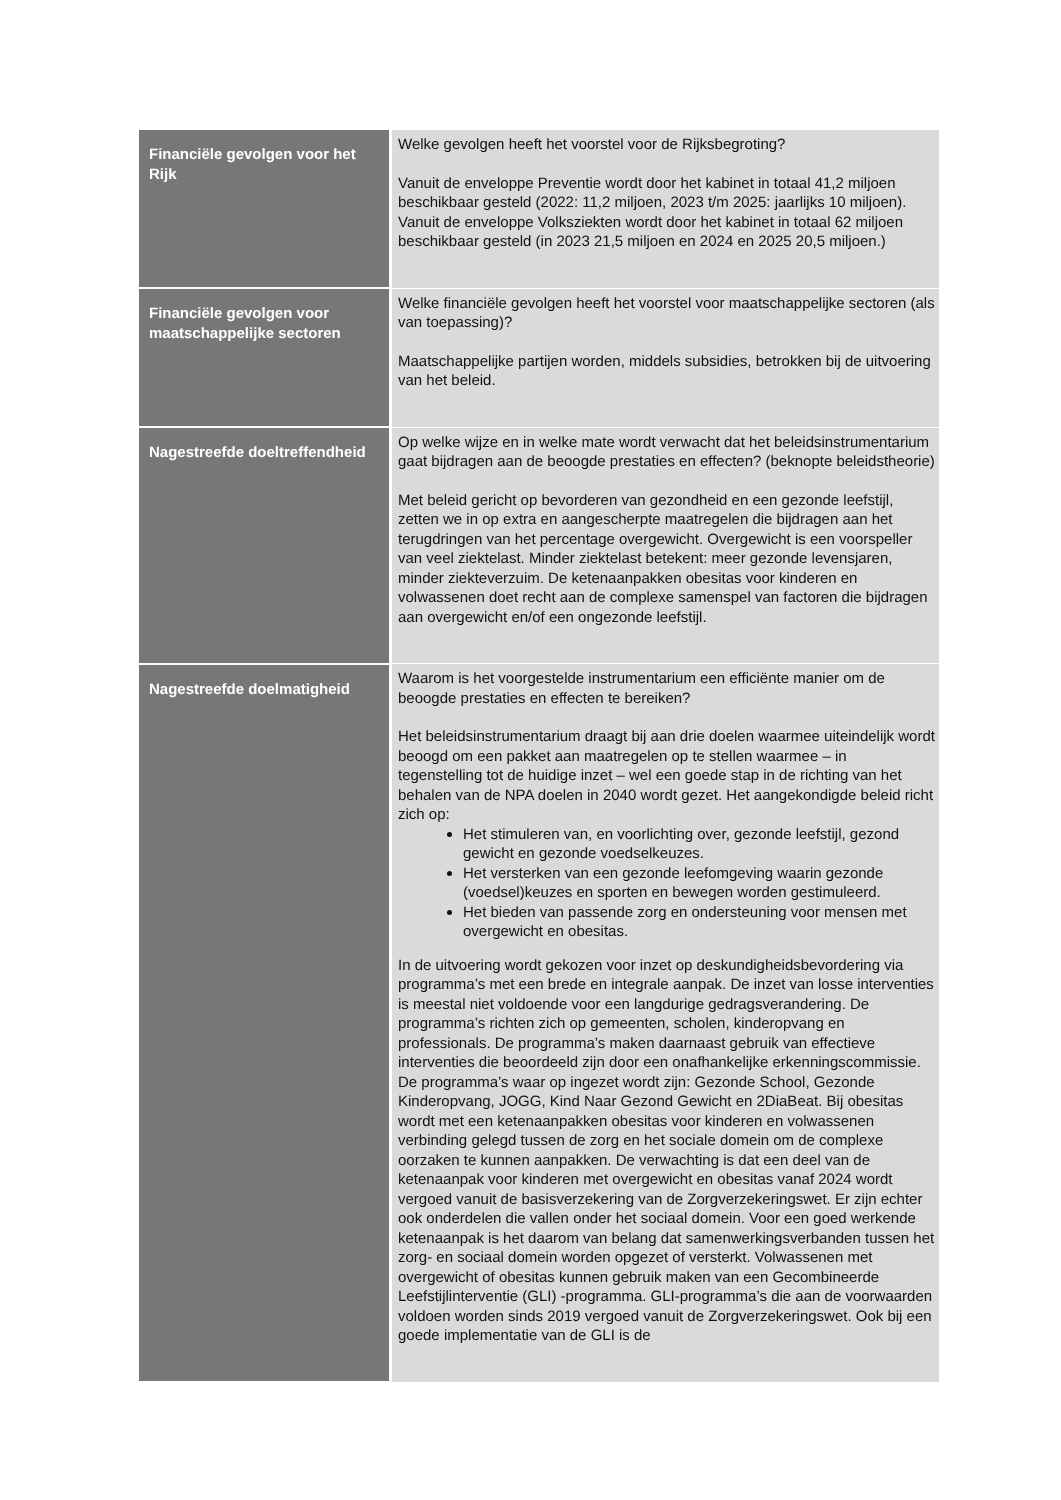| Financiële gevolgen voor het Rijk | Welke gevolgen heeft het voorstel voor de Rijksbegroting? Vanuit de enveloppe Preventie wordt door het kabinet in totaal 41,2 miljoen beschikbaar gesteld (2022: 11,2 miljoen, 2023 t/m 2025: jaarlijks 10 miljoen). Vanuit de enveloppe Volksziekten wordt door het kabinet in totaal 62 miljoen beschikbaar gesteld (in 2023 21,5 miljoen en 2024 en 2025 20,5 miljoen.) |
| Financiële gevolgen voor maatschappelijke sectoren | Welke financiële gevolgen heeft het voorstel voor maatschappelijke sectoren (als van toepassing)? Maatschappelijke partijen worden, middels subsidies, betrokken bij de uitvoering van het beleid. |
| Nagestreefde doeltreffendheid | Op welke wijze en in welke mate wordt verwacht dat het beleidsinstrumentarium gaat bijdragen aan de beoogde prestaties en effecten? (beknopte beleidstheorie) Met beleid gericht op bevorderen van gezondheid en een gezonde leefstijl, zetten we in op extra en aangescherpte maatregelen die bijdragen aan het terugdringen van het percentage overgewicht. Overgewicht is een voorspeller van veel ziektelast. Minder ziektelast betekent: meer gezonde levensjaren, minder ziekteverzuim. De ketenaanpakken obesitas voor kinderen en volwassenen doet recht aan de complexe samenspel van factoren die bijdragen aan overgewicht en/of een ongezonde leefstijl. |
| Nagestreefde doelmatigheid | Waarom is het voorgestelde instrumentarium een efficiënte manier om de beoogde prestaties en effecten te bereiken? Het beleidsinstrumentarium draagt bij aan drie doelen waarmee uiteindelijk wordt beoogd om een pakket aan maatregelen op te stellen waarmee – in tegenstelling tot de huidige inzet – wel een goede stap in de richting van het behalen van de NPA doelen in 2040 wordt gezet. Het aangekondigde beleid richt zich op: Het stimuleren van, en voorlichting over, gezonde leefstijl, gezond gewicht en gezonde voedselkeuzes. Het versterken van een gezonde leefomgeving waarin gezonde (voedsel)keuzes en sporten en bewegen worden gestimuleerd. Het bieden van passende zorg en ondersteuning voor mensen met overgewicht en obesitas. In de uitvoering wordt gekozen voor inzet op deskundigheidsbevordering via programma’s met een brede en integrale aanpak. De inzet van losse interventies is meestal niet voldoende voor een langdurige gedragsverandering. De programma’s richten zich op gemeenten, scholen, kinderopvang en professionals. De programma’s maken daarnaast gebruik van effectieve interventies die beoordeeld zijn door een onafhankelijke erkenningscommissie. De programma’s waar op ingezet wordt zijn: Gezonde School, Gezonde Kinderopvang, JOGG, Kind Naar Gezond Gewicht en 2DiaBeat. Bij obesitas wordt met een ketenaanpakken obesitas voor kinderen en volwassenen verbinding gelegd tussen de zorg en het sociale domein om de complexe oorzaken te kunnen aanpakken. De verwachting is dat een deel van de ketenaanpak voor kinderen met overgewicht en obesitas vanaf 2024 wordt vergoed vanuit de basisverzekering van de Zorgverzekeringswet. Er zijn echter ook onderdelen die vallen onder het sociaal domein. Voor een goed werkende ketenaanpak is het daarom van belang dat samenwerkingsverbanden tussen het zorg- en sociaal domein worden opgezet of versterkt. Volwassenen met overgewicht of obesitas kunnen gebruik maken van een Gecombineerde Leefstijlinterventie (GLI) -programma. GLI-programma’s die aan de voorwaarden voldoen worden sinds 2019 vergoed vanuit de Zorgverzekeringswet. Ook bij een goede implementatie van de GLI is de |